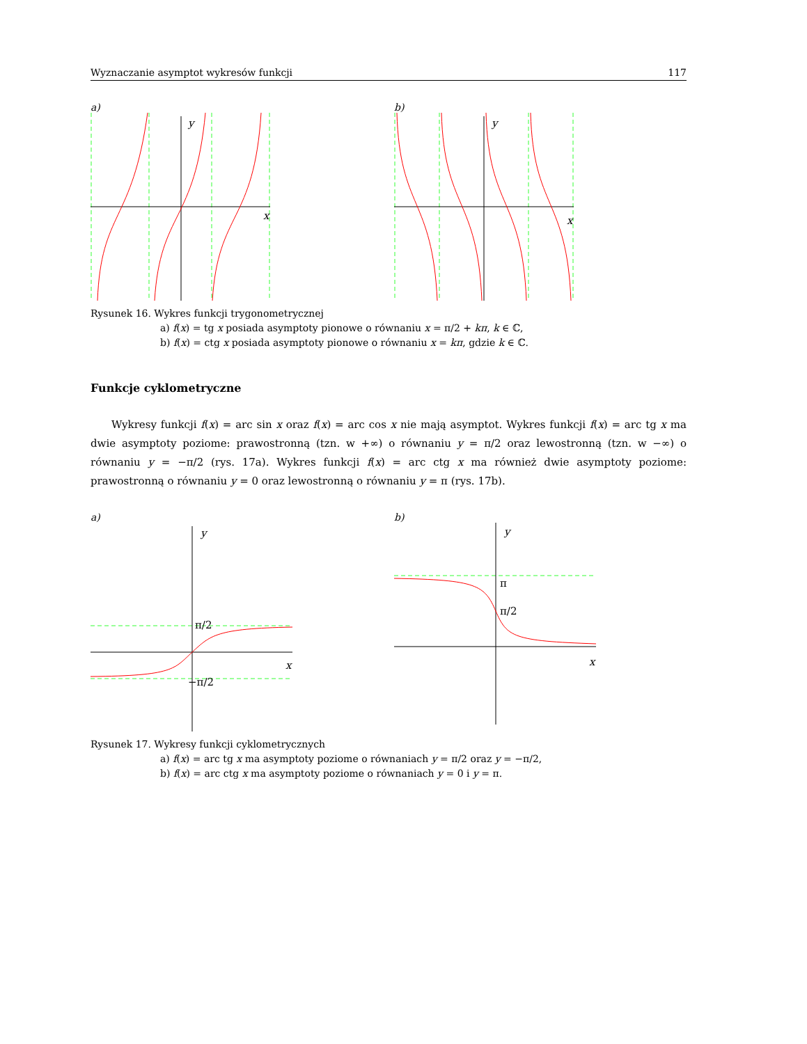Wyznaczanie asymptot wykresów funkcji 117
a)
y
x
b)
y
x
Rysunek 16. Wykres funkcji trygonometrycznej
a) f(x) = tg x posiada asymptoty pionowe o równaniu x = π/2 + kπ, k ∈ ℂ,
b) f(x) = ctg x posiada asymptoty pionowe o równaniu x = kπ, gdzie k ∈ ℂ.
Funkcje cyklometryczne
Wykresy funkcji f(x) = arc sin x oraz f(x) = arc cos x nie mają asymptot. Wykres funkcji f(x) = arc tg x ma dwie asymptoty poziome: prawostronną (tzn. w +∞) o równaniu y = π/2 oraz lewostronną (tzn. w −∞) o równaniu y = −π/2 (rys. 17a). Wykres funkcji f(x) = arc ctg x ma również dwie asymptoty poziome: prawostronną o równaniu y = 0 oraz lewostronną o równaniu y = π (rys. 17b).
a)
y
x
π/2
−π/2
b)
y
x
π
π/2
Rysunek 17. Wykresy funkcji cyklometrycznych
a) f(x) = arc tg x ma asymptoty poziome o równaniach y = π/2 oraz y = −π/2,
b) f(x) = arc ctg x ma asymptoty poziome o równaniach y = 0 i y = π.